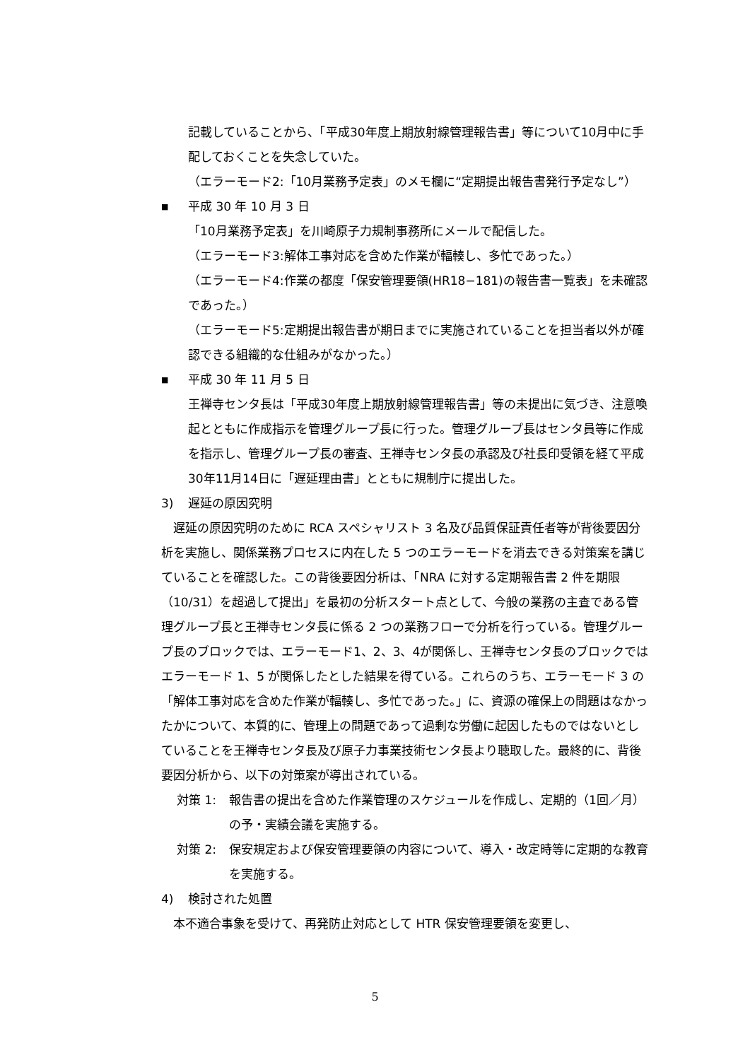記載していることから、「平成30年度上期放射線管理報告書」等について10月中に手配しておくことを失念していた。
（エラーモード2:「10月業務予定表」のメモ欄に“定期提出報告書発行予定なし”）
■
平成 30 年 10 月 3 日
「10月業務予定表」を川崎原子力規制事務所にメールで配信した。
（エラーモード3:解体工事対応を含めた作業が輻輳し、多忙であった。）
（エラーモード4:作業の都度「保安管理要領(HR18−181)の報告書一覧表」を未確認であった。）
（エラーモード5:定期提出報告書が期日までに実施されていることを担当者以外が確認できる組織的な仕組みがなかった。）
■
平成 30 年 11 月 5 日
王禅寺センタ長は「平成30年度上期放射線管理報告書」等の未提出に気づき、注意喚起とともに作成指示を管理グループ長に行った。管理グループ長はセンタ員等に作成を指示し、管理グループ長の審査、王禅寺センタ長の承認及び社長印受領を経て平成30年11月14日に「遅延理由書」とともに規制庁に提出した。
3) 遅延の原因究明
遅延の原因究明のために RCA スペシャリスト 3 名及び品質保証責任者等が背後要因分析を実施し、関係業務プロセスに内在した 5 つのエラーモードを消去できる対策案を講じていることを確認した。この背後要因分析は、「NRA に対する定期報告書 2 件を期限（10/31）を超過して提出」を最初の分析スタート点として、今般の業務の主査である管理グループ長と王禅寺センタ長に係る 2 つの業務フローで分析を行っている。管理グループ長のブロックでは、エラーモード1、2、3、4が関係し、王禅寺センタ長のブロックではエラーモード 1、5 が関係したとした結果を得ている。これらのうち、エラーモード 3 の「解体工事対応を含めた作業が輻輳し、多忙であった。」に、資源の確保上の問題はなかったかについて、本質的に、管理上の問題であって過剰な労働に起因したものではないとしていることを王禅寺センタ長及び原子力事業技術センタ長より聴取した。最終的に、背後要因分析から、以下の対策案が導出されている。
対策 1: 報告書の提出を含めた作業管理のスケジュールを作成し、定期的（1回／月）の予・実績会議を実施する。
対策 2: 保安規定および保安管理要領の内容について、導入・改定時等に定期的な教育を実施する。
4) 検討された処置
本不適合事象を受けて、再発防止対応として HTR 保安管理要領を変更し、
5